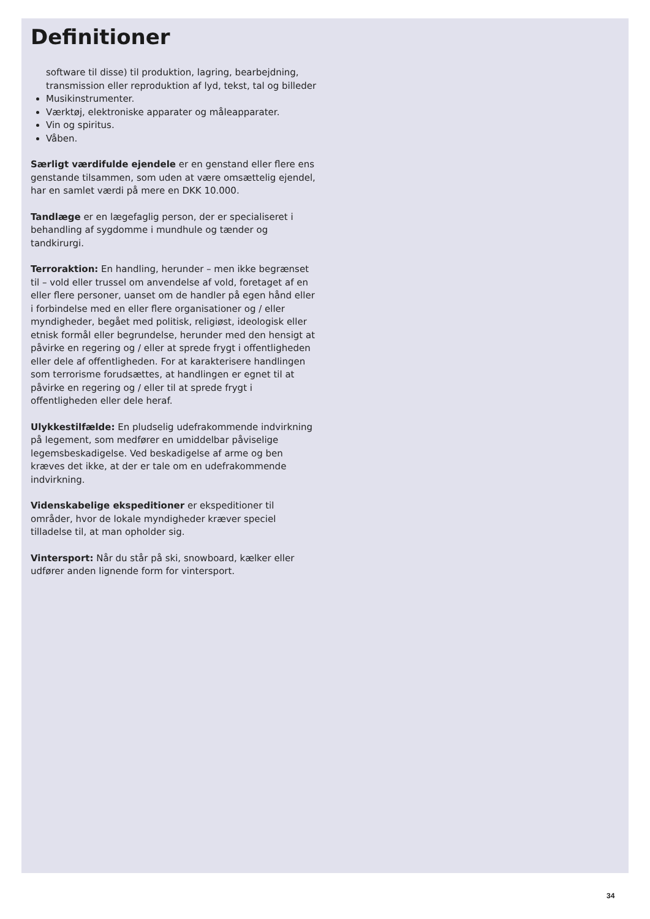Definitioner
software til disse) til produktion, lagring, bearbejdning, transmission eller reproduktion af lyd, tekst, tal og billeder
Musikinstrumenter.
Værktøj, elektroniske apparater og måleapparater.
Vin og spiritus.
Våben.
Særligt værdifulde ejendele er en genstand eller flere ens genstande tilsammen, som uden at være omsættelig ejendel, har en samlet værdi på mere en DKK 10.000.
Tandlæge er en lægefaglig person, der er specialiseret i behandling af sygdomme i mundhule og tænder og tandkirurgi.
Terroraktion: En handling, herunder – men ikke begrænset til – vold eller trussel om anvendelse af vold, foretaget af en eller flere personer, uanset om de handler på egen hånd eller i forbindelse med en eller flere organisationer og / eller myndigheder, begået med politisk, religiøst, ideologisk eller etnisk formål eller begrundelse, herunder med den hensigt at påvirke en regering og / eller at sprede frygt i offentligheden eller dele af offentligheden. For at karakterisere handlingen som terrorisme forudsættes, at handlingen er egnet til at påvirke en regering og / eller til at sprede frygt i offentligheden eller dele heraf.
Ulykkestilfælde: En pludselig udefrakommende indvirkning på legement, som medfører en umiddelbar påviselige legemsbeskadigelse. Ved beskadigelse af arme og ben kræves det ikke, at der er tale om en udefrakommende indvirkning.
Videnskabelige ekspeditioner er ekspeditioner til områder, hvor de lokale myndigheder kræver speciel tilladelse til, at man opholder sig.
Vintersport: Når du står på ski, snowboard, kælker eller udfører anden lignende form for vintersport.
34